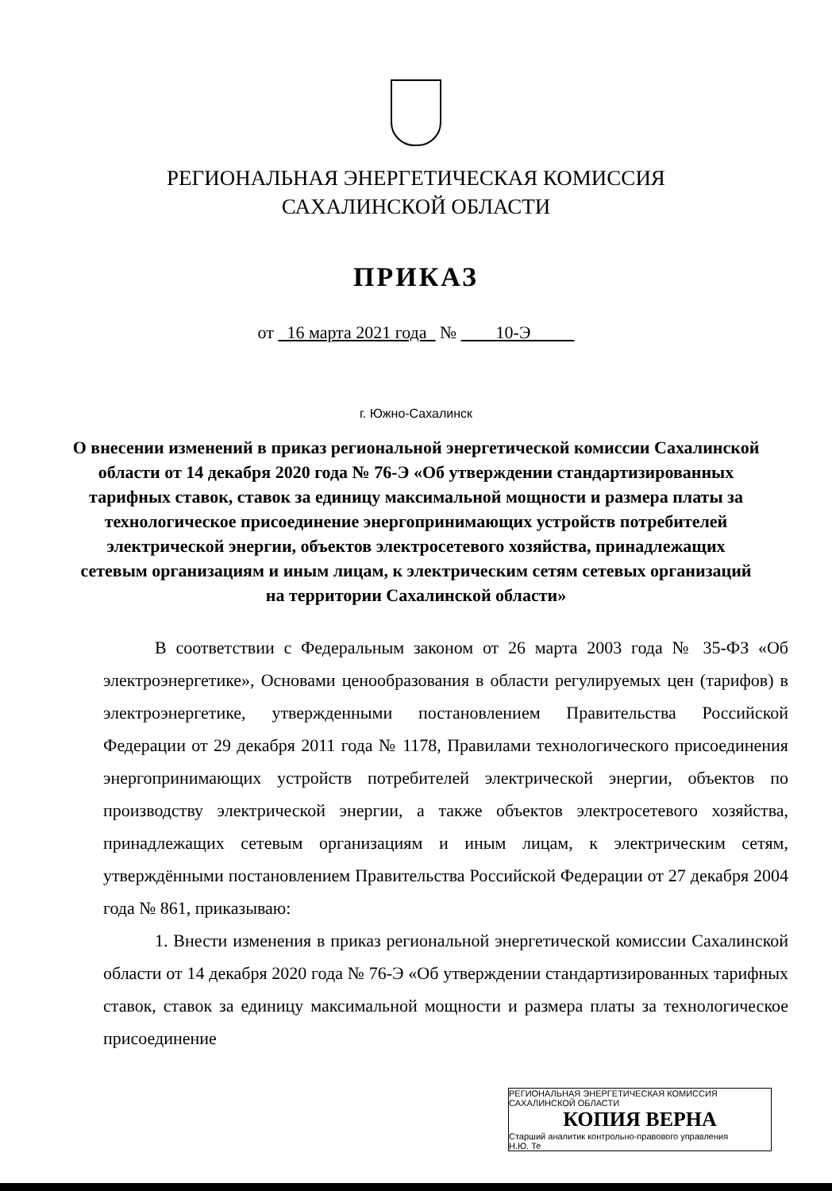РЕГИОНАЛЬНАЯ ЭНЕРГЕТИЧЕСКАЯ КОМИССИЯ
САХАЛИНСКОЙ ОБЛАСТИ
ПРИКАЗ
от 16 марта 2021 года № 10-Э
г. Южно-Сахалинск
О внесении изменений в приказ региональной энергетической комиссии Сахалинской области от 14 декабря 2020 года № 76-Э «Об утверждении стандартизированных тарифных ставок, ставок за единицу максимальной мощности и размера платы за технологическое присоединение энергопринимающих устройств потребителей электрической энергии, объектов электросетевого хозяйства, принадлежащих сетевым организациям и иным лицам, к электрическим сетям сетевых организаций на территории Сахалинской области»
В соответствии с Федеральным законом от 26 марта 2003 года № 35-ФЗ «Об электроэнергетике», Основами ценообразования в области регулируемых цен (тарифов) в электроэнергетике, утвержденными постановлением Правительства Российской Федерации от 29 декабря 2011 года № 1178, Правилами технологического присоединения энергопринимающих устройств потребителей электрической энергии, объектов по производству электрической энергии, а также объектов электросетевого хозяйства, принадлежащих сетевым организациям и иным лицам, к электрическим сетям, утверждёнными постановлением Правительства Российской Федерации от 27 декабря 2004 года № 861, приказываю:
1. Внести изменения в приказ региональной энергетической комиссии Сахалинской области от 14 декабря 2020 года № 76-Э «Об утверждении стандартизированных тарифных ставок, ставок за единицу максимальной мощности и размера платы за технологическое присоединение
РЕГИОНАЛЬНАЯ ЭНЕРГЕТИЧЕСКАЯ КОМИССИЯ САХАЛИНСКОЙ ОБЛАСТИ
КОПИЯ ВЕРНА
Старший аналитик контрольно-правового управления
Н.Ю. Те